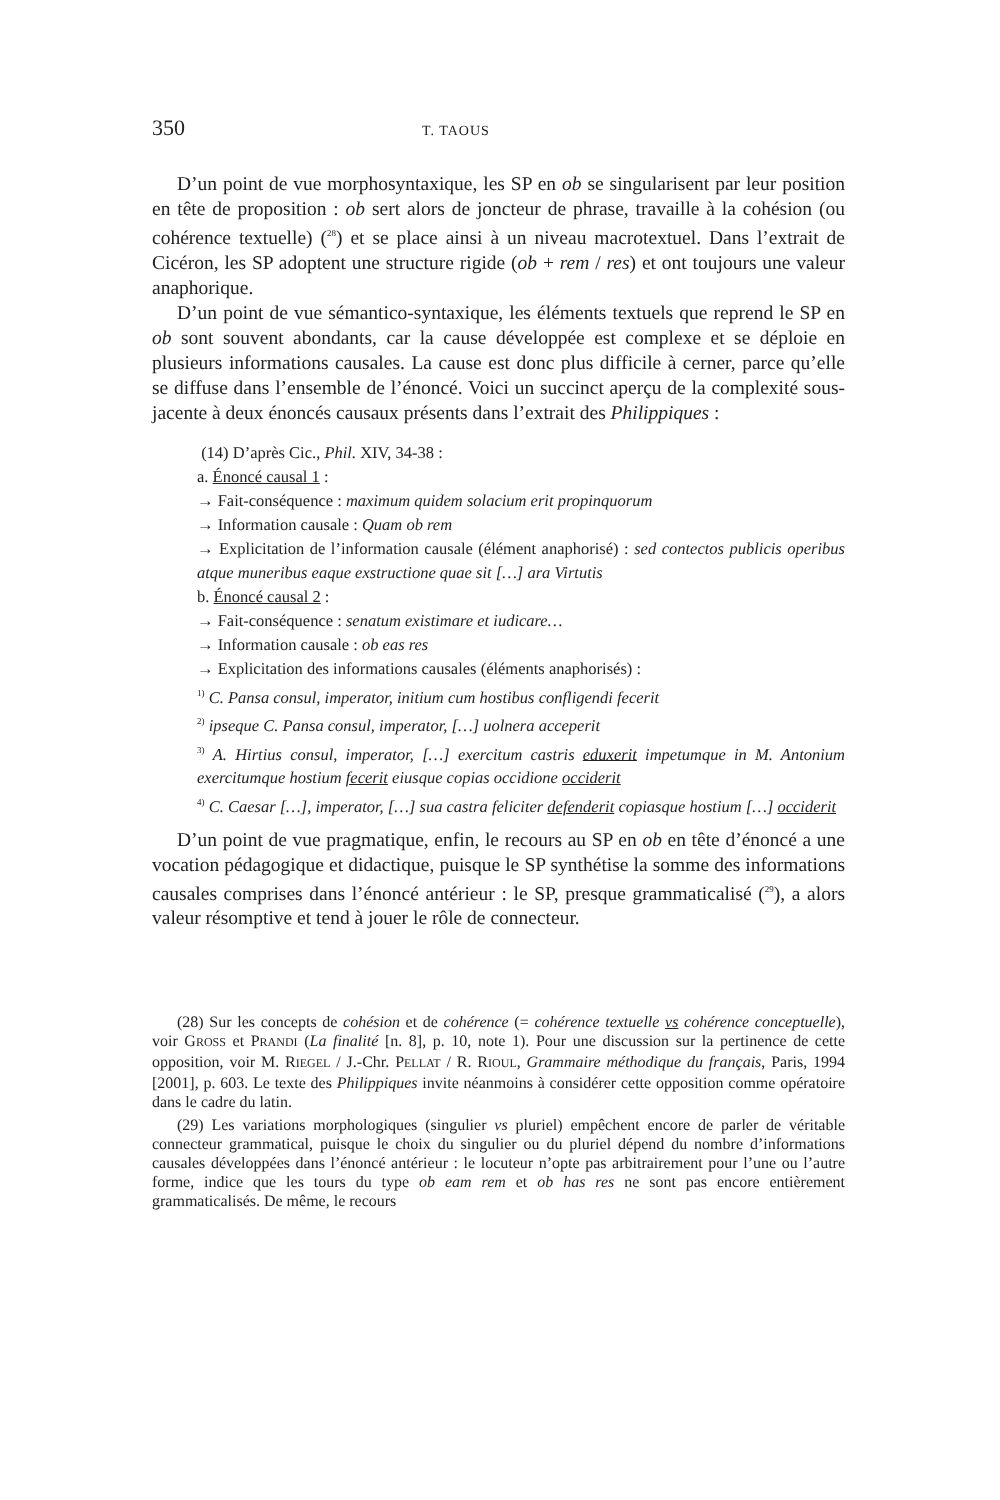350 T. TAOUS
D’un point de vue morphosyntaxique, les SP en ob se singularisent par leur position en tête de proposition : ob sert alors de joncteur de phrase, travaille à la cohésion (ou cohérence textuelle) (<sup>28</sup>) et se place ainsi à un niveau macrotextuel. Dans l’extrait de Cicéron, les SP adoptent une structure rigide (ob + rem / res) et ont toujours une valeur anaphorique.
D’un point de vue sémantico-syntaxique, les éléments textuels que reprend le SP en ob sont souvent abondants, car la cause développée est complexe et se déploie en plusieurs informations causales. La cause est donc plus difficile à cerner, parce qu’elle se diffuse dans l’ensemble de l’énoncé. Voici un succinct aperçu de la complexité sous-jacente à deux énoncés causaux présents dans l’extrait des Philippiques :
(14) D’après Cic., Phil. XIV, 34-38 :
a. Énoncé causal 1 :
→ Fait-conséquence : maximum quidem solacium erit propinquorum
→ Information causale : Quam ob rem
→ Explicitation de l’information causale (élément anaphorisé) : sed contectos publicis operibus atque muneribus eaque exstructione quae sit […] ara Virtutis
b. Énoncé causal 2 :
→ Fait-conséquence : senatum existimare et iudicare…
→ Information causale : ob eas res
→ Explicitation des informations causales (éléments anaphorisés) :
<sup>1)</sup> C. Pansa consul, imperator, initium cum hostibus confligendi fecerit
<sup>2)</sup> ipseque C. Pansa consul, imperator, […] uolnera acceperit
<sup>3)</sup> A. Hirtius consul, imperator, […] exercitum castris eduxerit impetumque in M. Antonium exercitumque hostium fecerit eiusque copias occidione occiderit
<sup>4)</sup> C. Caesar […], imperator, […] sua castra feliciter defenderit copiasque hostium […] occiderit
D’un point de vue pragmatique, enfin, le recours au SP en ob en tête d’énoncé a une vocation pédagogique et didactique, puisque le SP synthétise la somme des informations causales comprises dans l’énoncé antérieur : le SP, presque grammaticalisé (<sup>29</sup>), a alors valeur résomptive et tend à jouer le rôle de connecteur.
(28) Sur les concepts de cohésion et de cohérence (= cohérence textuelle vs cohérence conceptuelle), voir GROSS et PRANDI (La finalité [n. 8], p. 10, note 1). Pour une discussion sur la pertinence de cette opposition, voir M. RIEGEL / J.-Chr. PELLAT / R. RIOUL, Grammaire méthodique du français, Paris, 1994 [2001], p. 603. Le texte des Philippiques invite néanmoins à considérer cette opposition comme opératoire dans le cadre du latin.
(29) Les variations morphologiques (singulier vs pluriel) empêchent encore de parler de véritable connecteur grammatical, puisque le choix du singulier ou du pluriel dépend du nombre d’informations causales développées dans l’énoncé antérieur : le locuteur n’opte pas arbitrairement pour l’une ou l’autre forme, indice que les tours du type ob eam rem et ob has res ne sont pas encore entièrement grammaticalisés. De même, le recours